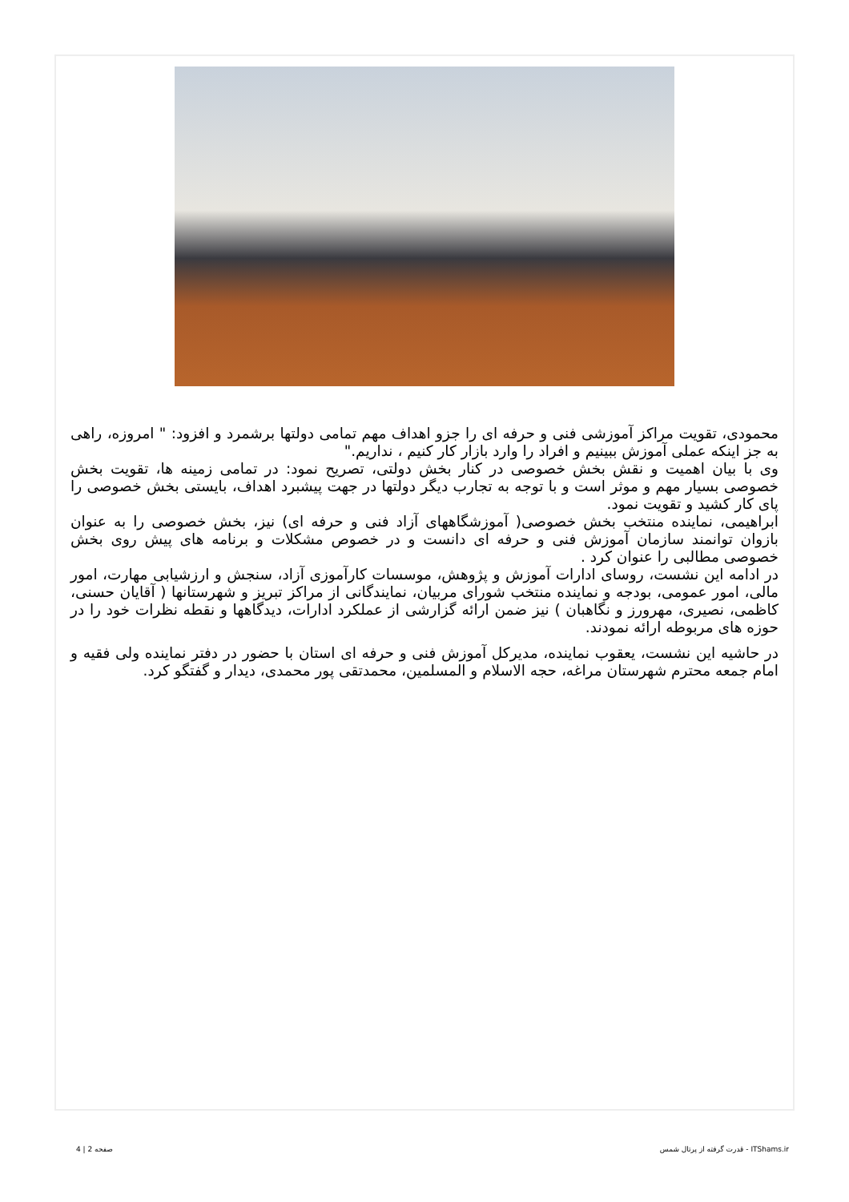محمودی، تقویت مراکز آموزشی فنی و حرفه ای را جزو اهداف مهم تمامی دولتها برشمرد و افزود: " امروزه، راهی به جز اینکه عملی آموزش ببینیم و افراد را وارد بازار کار کنیم ، نداریم."
وی با بیان اهمیت و نقش بخش خصوصی در کنار بخش دولتی، تصریح نمود: در تمامی زمینه ها، تقویت بخش خصوصی بسیار مهم و موثر است و با توجه به تجارب دیگر دولتها در جهت پیشبرد اهداف، بایستی بخش خصوصی را پای کار کشید و تقویت نمود.
ابراهیمی، نماینده منتخب بخش خصوصی( آموزشگاههای آزاد فنی و حرفه ای) نیز، بخش خصوصی را به عنوان بازوان توانمند سازمان آموزش فنی و حرفه ای دانست و در خصوص مشکلات و برنامه های پیش روی بخش خصوصی مطالبی را عنوان کرد .
در ادامه این نشست، روسای ادارات آموزش و پژوهش، موسسات کارآموزی آزاد، سنجش و ارزشیابی مهارت، امور مالی، امور عمومی، بودجه و نماینده منتخب شورای مربیان، نمایندگانی از مراکز تبریز و شهرستانها ( آقایان حسنی، کاظمی، نصیری، مهرورز و نگاهبان ) نیز ضمن ارائه گزارشی از عملکرد ادارات، دیدگاهها و نقطه نظرات خود را در حوزه های مربوطه ارائه نمودند.
در حاشیه این نشست، یعقوب نماینده، مدیرکل آموزش فنی و حرفه ای استان با حضور در دفتر نماینده ولی فقیه و امام جمعه محترم شهرستان مراغه، حجه الاسلام و المسلمین، محمدتقی پور محمدی، دیدار و گفتگو کرد.
صفحه 2 | 4 قدرت گرفته از پرتال شمس - ITShams.ir